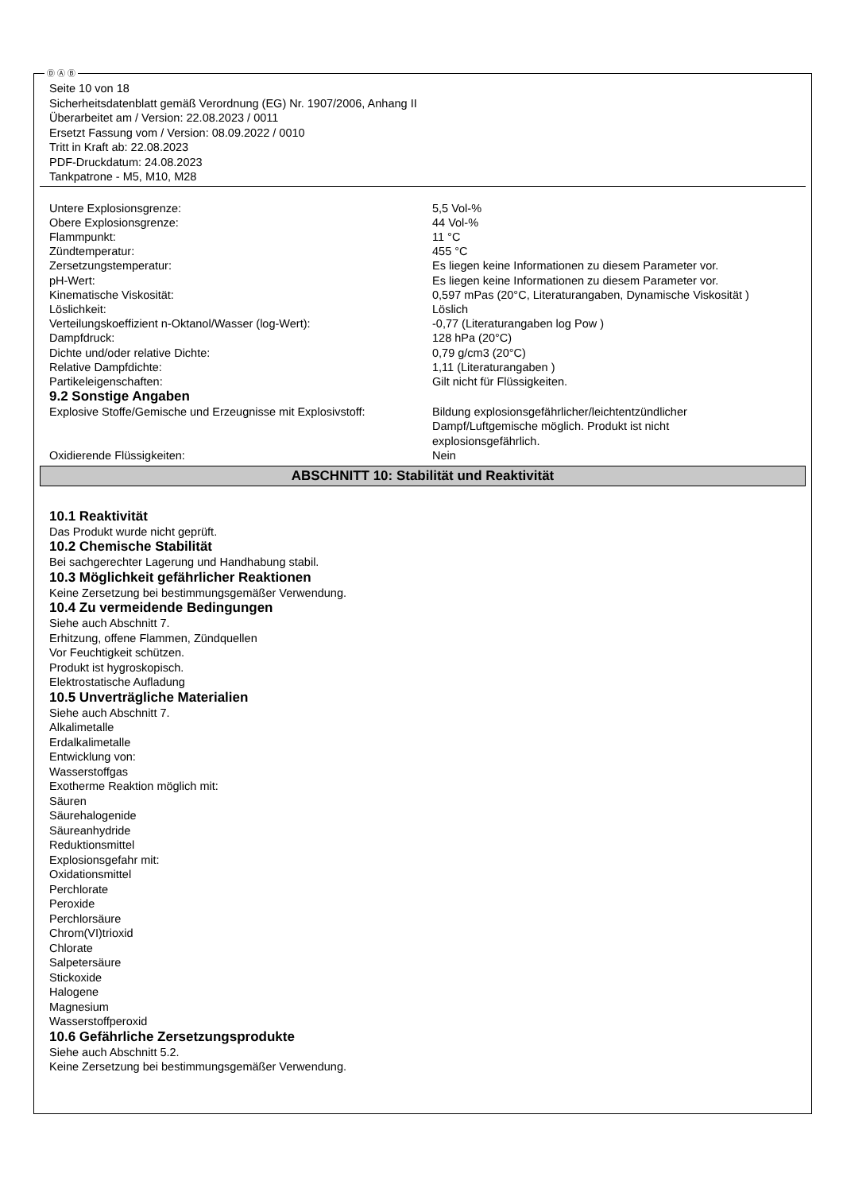Ⓓ Ⓐ Ⓑ
Seite 10 von 18
Sicherheitsdatenblatt gemäß Verordnung (EG) Nr. 1907/2006, Anhang II
Überarbeitet am / Version: 22.08.2023 / 0011
Ersetzt Fassung vom / Version: 08.09.2022 / 0010
Tritt in Kraft ab: 22.08.2023
PDF-Druckdatum: 24.08.2023
Tankpatrone - M5, M10, M28
| Untere Explosionsgrenze: | 5,5 Vol-% |
| Obere Explosionsgrenze: | 44 Vol-% |
| Flammpunkt: | 11 °C |
| Zündtemperatur: | 455 °C |
| Zersetzungstemperatur: | Es liegen keine Informationen zu diesem Parameter vor. |
| pH-Wert: | Es liegen keine Informationen zu diesem Parameter vor. |
| Kinematische Viskosität: | 0,597 mPas (20°C, Literaturangaben, Dynamische Viskosität ) |
| Löslichkeit: | Löslich |
| Verteilungskoeffizient n-Oktanol/Wasser (log-Wert): | -0,77 (Literaturangaben log Pow ) |
| Dampfdruck: | 128 hPa (20°C) |
| Dichte und/oder relative Dichte: | 0,79 g/cm3 (20°C) |
| Relative Dampfdichte: | 1,11 (Literaturangaben ) |
| Partikeleigenschaften: | Gilt nicht für Flüssigkeiten. |
| 9.2 Sonstige Angaben | |
| Explosive Stoffe/Gemische und Erzeugnisse mit Explosivstoff: | Bildung explosionsgefährlicher/leichtentzündlicher Dampf/Luftgemische möglich. Produkt ist nicht explosionsgefährlich. |
| Oxidierende Flüssigkeiten: | Nein |
ABSCHNITT 10: Stabilität und Reaktivität
10.1 Reaktivität
Das Produkt wurde nicht geprüft.
10.2 Chemische Stabilität
Bei sachgerechter Lagerung und Handhabung stabil.
10.3 Möglichkeit gefährlicher Reaktionen
Keine Zersetzung bei bestimmungsgemäßer Verwendung.
10.4 Zu vermeidende Bedingungen
Siehe auch Abschnitt 7.
Erhitzung, offene Flammen, Zündquellen
Vor Feuchtigkeit schützen.
Produkt ist hygroskopisch.
Elektrostatische Aufladung
10.5 Unverträgliche Materialien
Siehe auch Abschnitt 7.
Alkalimetalle
Erdalkalimetalle
Entwicklung von:
Wasserstoffgas
Exotherme Reaktion möglich mit:
Säuren
Säurehalogenide
Säureanhydride
Reduktionsmittel
Explosionsgefahr mit:
Oxidationsmittel
Perchlorate
Peroxide
Perchlorsäure
Chrom(VI)trioxid
Chlorate
Salpetersäure
Stickoxide
Halogene
Magnesium
Wasserstoffperoxid
10.6 Gefährliche Zersetzungsprodukte
Siehe auch Abschnitt 5.2.
Keine Zersetzung bei bestimmungsgemäßer Verwendung.